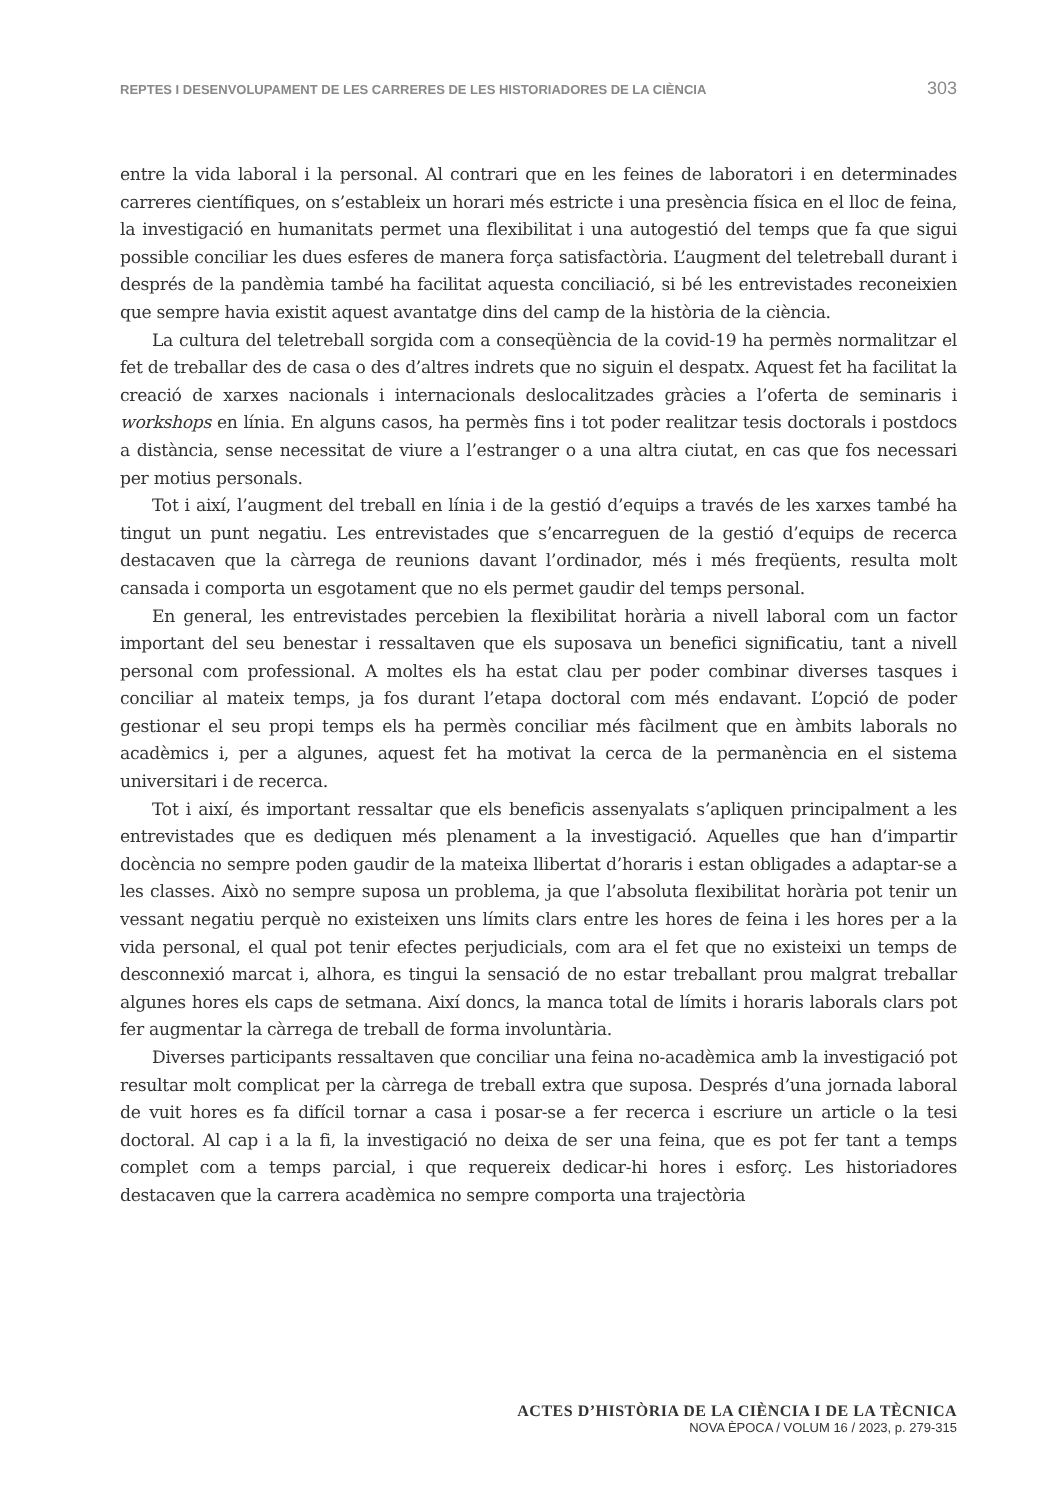REPTES I DESENVOLUPAMENT DE LES CARRERES DE LES HISTORIADORES DE LA CIÈNCIA 303
entre la vida laboral i la personal. Al contrari que en les feines de laboratori i en determinades carreres científiques, on s’estableix un horari més estricte i una presència física en el lloc de feina, la investigació en humanitats permet una flexibilitat i una autogestió del temps que fa que sigui possible conciliar les dues esferes de manera força satisfactòria. L’augment del teletreball durant i després de la pandèmia també ha facilitat aquesta conciliació, si bé les entrevistades reconeixien que sempre havia existit aquest avantatge dins del camp de la història de la ciència.
La cultura del teletreball sorgida com a conseqüència de la covid-19 ha permès normalitzar el fet de treballar des de casa o des d’altres indrets que no siguin el despatx. Aquest fet ha facilitat la creació de xarxes nacionals i internacionals deslocalitzades gràcies a l’oferta de seminaris i workshops en línia. En alguns casos, ha permès fins i tot poder realitzar tesis doctorals i postdocs a distància, sense necessitat de viure a l’estranger o a una altra ciutat, en cas que fos necessari per motius personals.
Tot i així, l’augment del treball en línia i de la gestió d’equips a través de les xarxes també ha tingut un punt negatiu. Les entrevistades que s’encarreguen de la gestió d’equips de recerca destacaven que la càrrega de reunions davant l’ordinador, més i més freqüents, resulta molt cansada i comporta un esgotament que no els permet gaudir del temps personal.
En general, les entrevistades percebien la flexibilitat horària a nivell laboral com un factor important del seu benestar i ressaltaven que els suposava un benefici significatiu, tant a nivell personal com professional. A moltes els ha estat clau per poder combinar diverses tasques i conciliar al mateix temps, ja fos durant l’etapa doctoral com més endavant. L’opció de poder gestionar el seu propi temps els ha permès conciliar més fàcilment que en àmbits laborals no acadèmics i, per a algunes, aquest fet ha motivat la cerca de la permanència en el sistema universitari i de recerca.
Tot i així, és important ressaltar que els beneficis assenyalats s’apliquen principalment a les entrevistades que es dediquen més plenament a la investigació. Aquelles que han d’impartir docència no sempre poden gaudir de la mateixa llibertat d’horaris i estan obligades a adaptar-se a les classes. Això no sempre suposa un problema, ja que l’absoluta flexibilitat horària pot tenir un vessant negatiu perquè no existeixen uns límits clars entre les hores de feina i les hores per a la vida personal, el qual pot tenir efectes perjudicials, com ara el fet que no existeixi un temps de desconnexió marcat i, alhora, es tingui la sensació de no estar treballant prou malgrat treballar algunes hores els caps de setmana. Així doncs, la manca total de límits i horaris laborals clars pot fer augmentar la càrrega de treball de forma involuntària.
Diverses participants ressaltaven que conciliar una feina no-acadèmica amb la investigació pot resultar molt complicat per la càrrega de treball extra que suposa. Després d’una jornada laboral de vuit hores es fa difícil tornar a casa i posar-se a fer recerca i escriure un article o la tesi doctoral. Al cap i a la fi, la investigació no deixa de ser una feina, que es pot fer tant a temps complet com a temps parcial, i que requereix dedicar-hi hores i esforç. Les historiadores destacaven que la carrera acadèmica no sempre comporta una trajectòria
ACTES D’HISTÒRIA DE LA CIÈNCIA I DE LA TÈCNICA
NOVA ÈPOCA / VOLUM 16 / 2023, p. 279-315